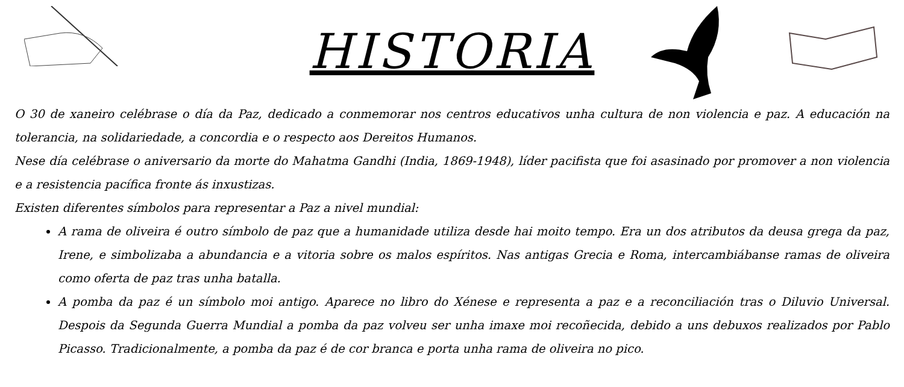HISTORIA
O 30 de xaneiro celébrase o día da Paz, dedicado a conmemorar nos centros educativos unha cultura de non violencia e paz. A educación na tolerancia, na solidariedade, a concordia e o respecto aos Dereitos Humanos.
Nese día celébrase o aniversario da morte do Mahatma Gandhi (India, 1869-1948), líder pacifista que foi asasinado por promover a non violencia e a resistencia pacífica fronte ás inxustizas.
Existen diferentes símbolos para representar a Paz a nivel mundial:
A rama de oliveira é outro símbolo de paz que a humanidade utiliza desde hai moito tempo. Era un dos atributos da deusa grega da paz, Irene, e simbolizaba a abundancia e a vitoria sobre os malos espíritos. Nas antigas Grecia e Roma, intercambiábanse ramas de oliveira como oferta de paz tras unha batalla.
A pomba da paz é un símbolo moi antigo. Aparece no libro do Xénese e representa a paz e a reconciliación tras o Diluvio Universal. Despois da Segunda Guerra Mundial a pomba da paz volveu ser unha imaxe moi recoñecida, debido a uns debuxos realizados por Pablo Picasso. Tradicionalmente, a pomba da paz é de cor branca e porta unha rama de oliveira no pico.